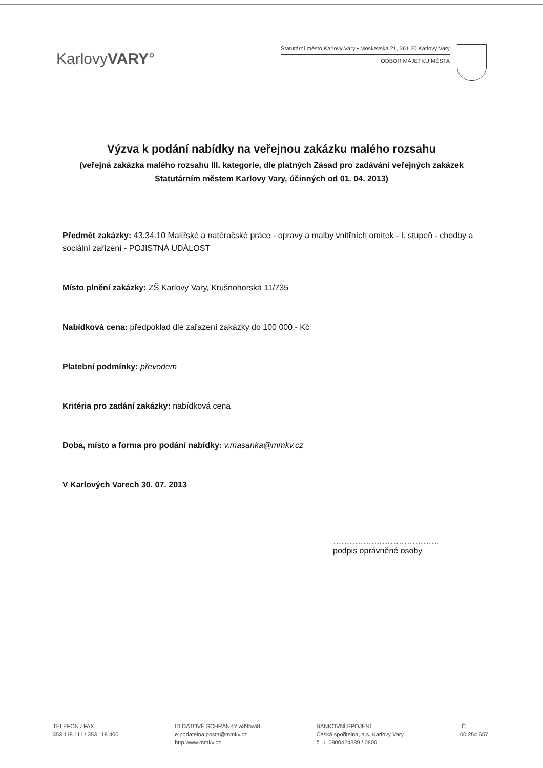KarlovyVARY°
Statutární město Karlovy Vary • Moskevská 21, 361 20 Karlovy Vary
ODBOR MAJETKU MĚSTA
Výzva k podání nabídky na veřejnou zakázku malého rozsahu
(veřejná zakázka malého rozsahu III. kategorie, dle platných Zásad pro zadávání veřejných zakázek Statutárním městem Karlovy Vary, účinných od 01. 04. 2013)
Předmět zakázky: 43.34.10 Malířské a natěračské práce - opravy a malby vnitřních omítek - I. stupeň - chodby a sociální zařízení - POJISTNÁ UDÁLOST
Místo plnění zakázky: ZŠ Karlovy Vary, Krušnohorská 11/735
Nabídková cena: předpoklad dle zařazení zakázky do 100 000,- Kč
Platební podmínky: převodem
Kritéria pro zadání zakázky: nabídková cena
Doba, místo a forma pro podání nabídky: v.masanka@mmkv.cz
V Karlových Varech 30. 07. 2013
…………………………………
podpis oprávněné osoby
TELEFON / FAX
353 118 111 / 353 118 400
ID DATOVÉ SCHRÁNKY a89bwi8
e podatelna posta@mmkv.cz
http www.mmkv.cz
BANKOVNÍ SPOJENÍ
Česká spořitelna, a.s. Karlovy Vary
č. ú. 0800424389 / 0800
IČ
00 254 657